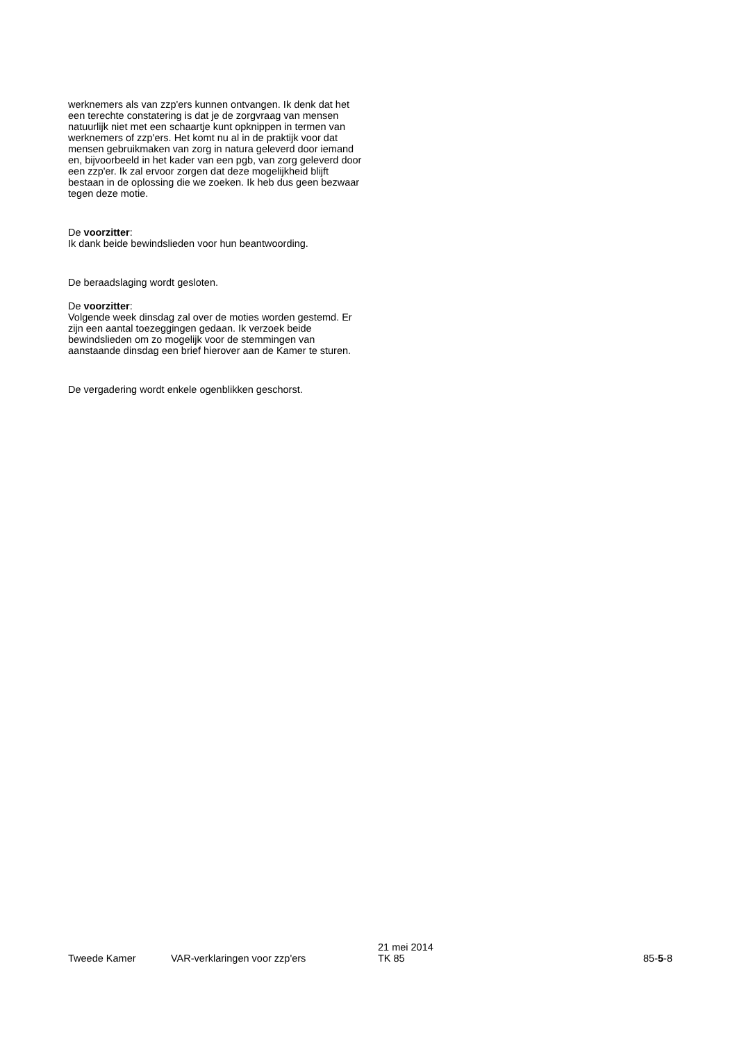werknemers als van zzp'ers kunnen ontvangen. Ik denk dat het een terechte constatering is dat je de zorgvraag van mensen natuurlijk niet met een schaartje kunt opknippen in termen van werknemers of zzp'ers. Het komt nu al in de praktijk voor dat mensen gebruikmaken van zorg in natura geleverd door iemand en, bijvoorbeeld in het kader van een pgb, van zorg geleverd door een zzp'er. Ik zal ervoor zorgen dat deze mogelijkheid blijft bestaan in de oplossing die we zoeken. Ik heb dus geen bezwaar tegen deze motie.
De voorzitter:
Ik dank beide bewindslieden voor hun beantwoording.
De beraadslaging wordt gesloten.
De voorzitter:
Volgende week dinsdag zal over de moties worden gestemd. Er zijn een aantal toezeggingen gedaan. Ik verzoek beide bewindslieden om zo mogelijk voor de stemmingen van aanstaande dinsdag een brief hierover aan de Kamer te sturen.
De vergadering wordt enkele ogenblikken geschorst.
Tweede Kamer
VAR-verklaringen voor zzp'ers
21 mei 2014
TK 85
85-5-8